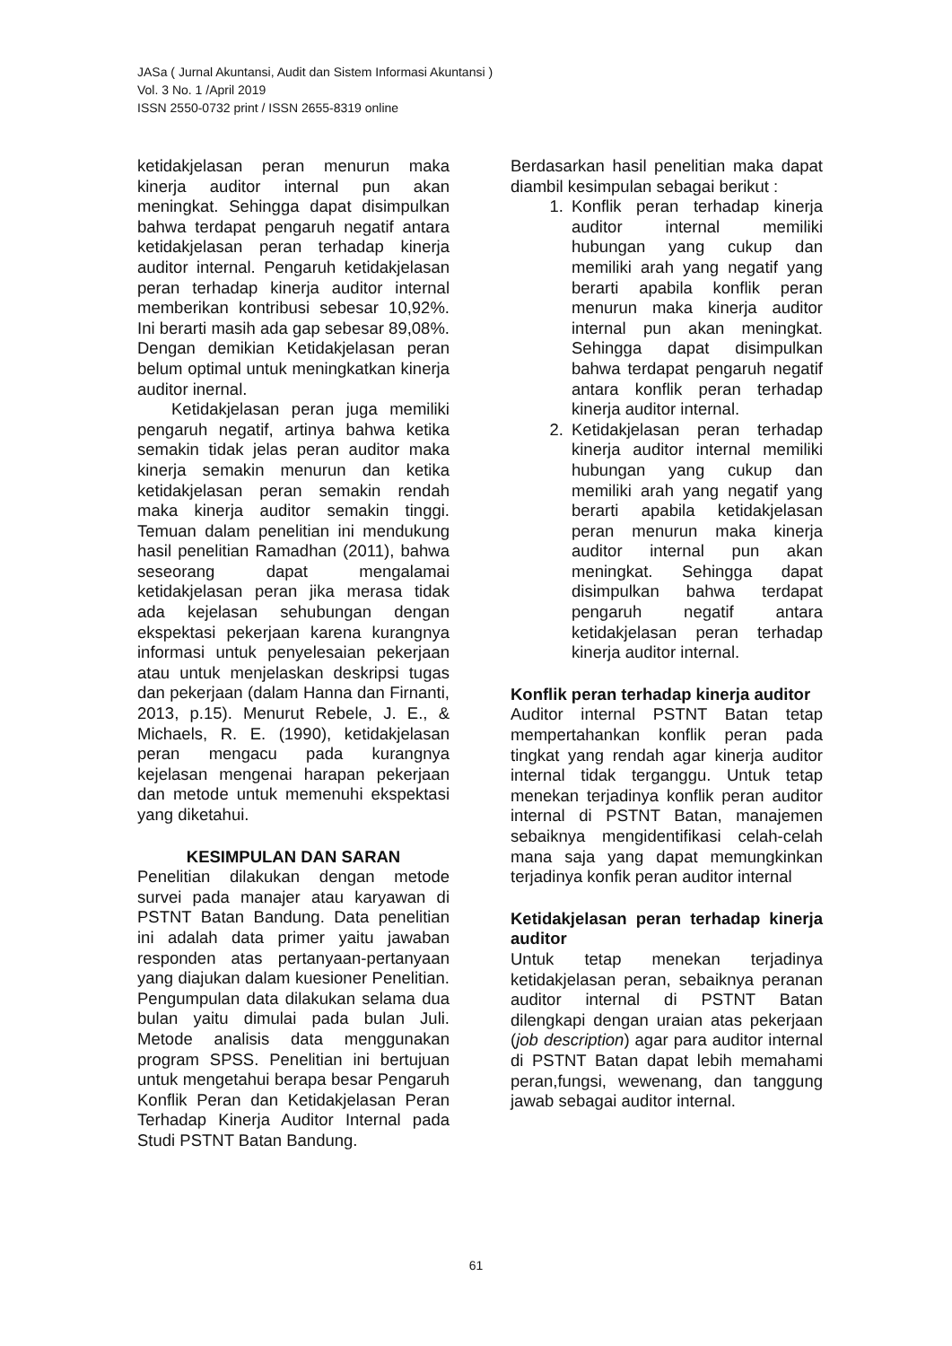JASa ( Jurnal Akuntansi, Audit dan Sistem Informasi Akuntansi )
Vol. 3 No. 1 /April 2019
ISSN 2550-0732 print / ISSN 2655-8319 online
ketidakjelasan peran menurun maka kinerja auditor internal pun akan meningkat. Sehingga dapat disimpulkan bahwa terdapat pengaruh negatif antara ketidakjelasan peran terhadap kinerja auditor internal. Pengaruh ketidakjelasan peran terhadap kinerja auditor internal memberikan kontribusi sebesar 10,92%. Ini berarti masih ada gap sebesar 89,08%. Dengan demikian Ketidakjelasan peran belum optimal untuk meningkatkan kinerja auditor inernal.
Ketidakjelasan peran juga memiliki pengaruh negatif, artinya bahwa ketika semakin tidak jelas peran auditor maka kinerja semakin menurun dan ketika ketidakjelasan peran semakin rendah maka kinerja auditor semakin tinggi. Temuan dalam penelitian ini mendukung hasil penelitian Ramadhan (2011), bahwa seseorang dapat mengalamai ketidakjelasan peran jika merasa tidak ada kejelasan sehubungan dengan ekspektasi pekerjaan karena kurangnya informasi untuk penyelesaian pekerjaan atau untuk menjelaskan deskripsi tugas dan pekerjaan (dalam Hanna dan Firnanti, 2013, p.15). Menurut Rebele, J. E., & Michaels, R. E. (1990), ketidakjelasan peran mengacu pada kurangnya kejelasan mengenai harapan pekerjaan dan metode untuk memenuhi ekspektasi yang diketahui.
KESIMPULAN DAN SARAN
Penelitian dilakukan dengan metode survei pada manajer atau karyawan di PSTNT Batan Bandung. Data penelitian ini adalah data primer yaitu jawaban responden atas pertanyaan-pertanyaan yang diajukan dalam kuesioner Penelitian. Pengumpulan data dilakukan selama dua bulan yaitu dimulai pada bulan Juli. Metode analisis data menggunakan program SPSS. Penelitian ini bertujuan untuk mengetahui berapa besar Pengaruh Konflik Peran dan Ketidakjelasan Peran Terhadap Kinerja Auditor Internal pada Studi PSTNT Batan Bandung.
Berdasarkan hasil penelitian maka dapat diambil kesimpulan sebagai berikut :
1. Konflik peran terhadap kinerja auditor internal memiliki hubungan yang cukup dan memiliki arah yang negatif yang berarti apabila konflik peran menurun maka kinerja auditor internal pun akan meningkat. Sehingga dapat disimpulkan bahwa terdapat pengaruh negatif antara konflik peran terhadap kinerja auditor internal.
2. Ketidakjelasan peran terhadap kinerja auditor internal memiliki hubungan yang cukup dan memiliki arah yang negatif yang berarti apabila ketidakjelasan peran menurun maka kinerja auditor internal pun akan meningkat. Sehingga dapat disimpulkan bahwa terdapat pengaruh negatif antara ketidakjelasan peran terhadap kinerja auditor internal.
Konflik peran terhadap kinerja auditor
Auditor internal PSTNT Batan tetap mempertahankan konflik peran pada tingkat yang rendah agar kinerja auditor internal tidak terganggu. Untuk tetap menekan terjadinya konflik peran auditor internal di PSTNT Batan, manajemen sebaiknya mengidentifikasi celah-celah mana saja yang dapat memungkinkan terjadinya konfik peran auditor internal
Ketidakjelasan peran terhadap kinerja auditor
Untuk tetap menekan terjadinya ketidakjelasan peran, sebaiknya peranan auditor internal di PSTNT Batan dilengkapi dengan uraian atas pekerjaan (job description) agar para auditor internal di PSTNT Batan dapat lebih memahami peran,fungsi, wewenang, dan tanggung jawab sebagai auditor internal.
61